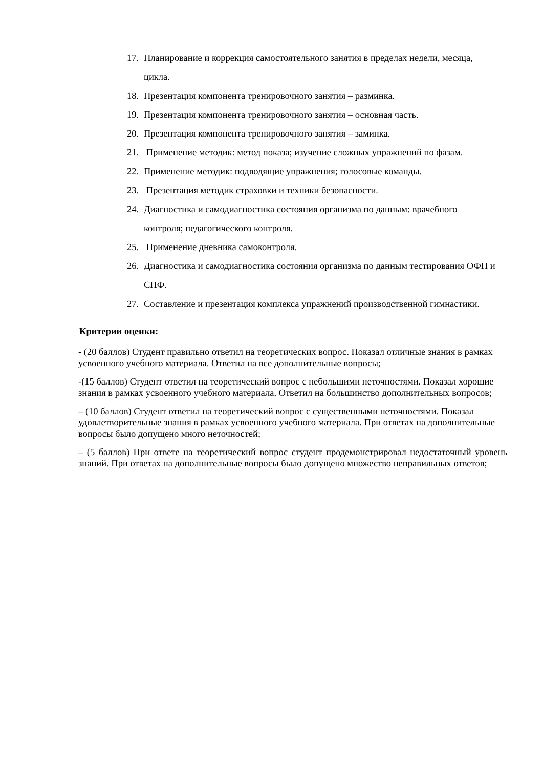17. Планирование и коррекция самостоятельного занятия в пределах недели, месяца, цикла.
18. Презентация компонента тренировочного занятия – разминка.
19. Презентация компонента тренировочного занятия – основная часть.
20. Презентация компонента тренировочного занятия – заминка.
21. Применение методик: метод показа; изучение сложных упражнений по фазам.
22. Применение методик: подводящие упражнения; голосовые команды.
23. Презентация методик страховки и техники безопасности.
24. Диагностика и самодиагностика состояния организма по данным: врачебного контроля; педагогического контроля.
25. Применение дневника самоконтроля.
26. Диагностика и самодиагностика состояния организма по данным тестирования ОФП и СПФ.
27. Составление и презентация комплекса упражнений производственной гимнастики.
Критерии оценки:
- (20 баллов) Студент правильно ответил на теоретических вопрос. Показал отличные знания в рамках усвоенного учебного материала. Ответил на все дополнительные вопросы;
-(15 баллов) Студент ответил на теоретический вопрос с небольшими неточностями. Показал хорошие знания в рамках усвоенного учебного материала. Ответил на большинство дополнительных вопросов;
– (10 баллов) Студент ответил на теоретический вопрос с существенными неточностями. Показал удовлетворительные знания в рамках усвоенного учебного материала. При ответах на дополнительные вопросы было допущено много неточностей;
– (5 баллов) При ответе на теоретический вопрос студент продемонстрировал недостаточный уровень знаний. При ответах на дополнительные вопросы было допущено множество неправильных ответов;